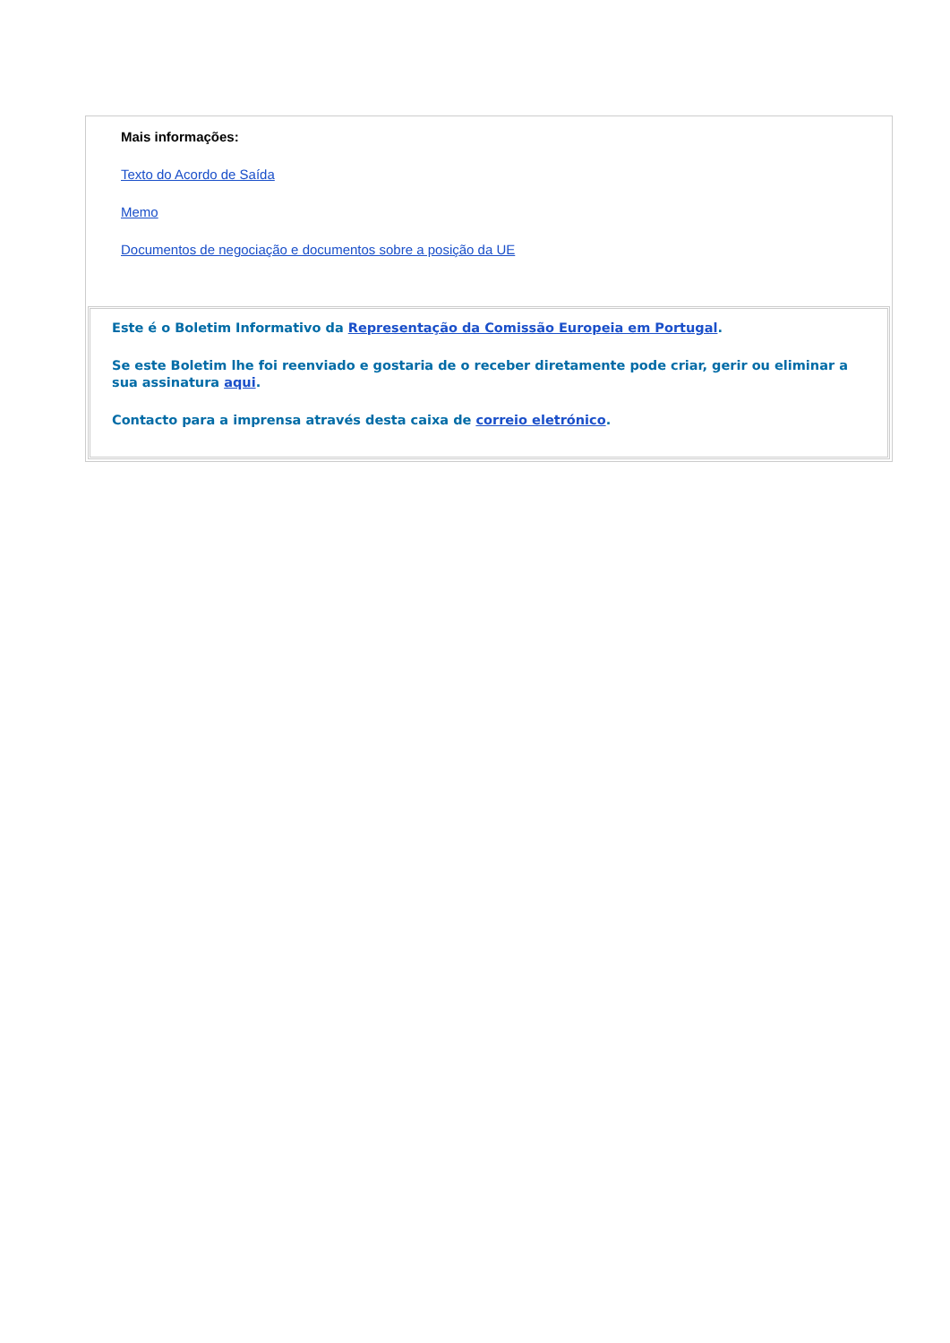Mais informações:
Texto do Acordo de Saída
Memo
Documentos de negociação e documentos sobre a posição da UE
Este é o Boletim Informativo da Representação da Comissão Europeia em Portugal.
Se este Boletim lhe foi reenviado e gostaria de o receber diretamente pode criar, gerir ou eliminar a sua assinatura aqui.
Contacto para a imprensa através desta caixa de correio eletrónico.